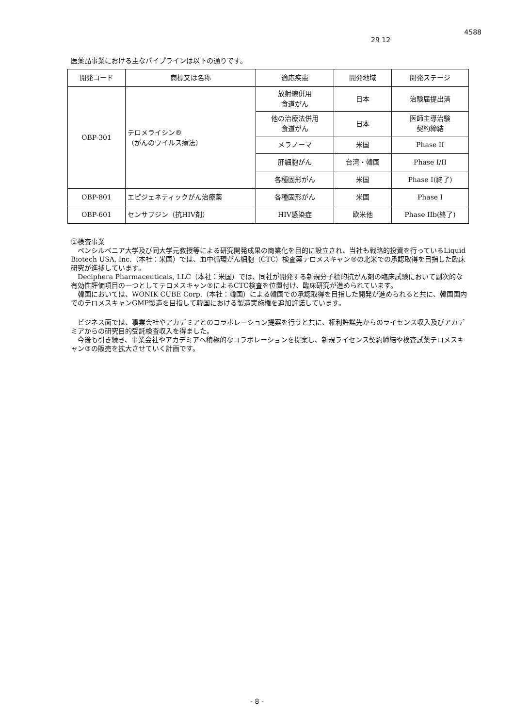4588
29 12
医薬品事業における主なパイプラインは以下の通りです。
| 開発コード | 商標又は名称 | 適応疾患 | 開発地域 | 開発ステージ |
| --- | --- | --- | --- | --- |
| OBP-301 | テロメライシン® （がんのウイルス療法） | 放射線併用 食道がん | 日本 | 治験届提出済 |
| | | 他の治療法併用 食道がん | 日本 | 医師主導治験 契約締結 |
| | | メラノーマ | 米国 | Phase II |
| | | 肝細胞がん | 台湾・韓国 | Phase I/II |
| | | 各種固形がん | 米国 | Phase I(終了) |
| OBP-801 | エピジェネティックがん治療薬 | 各種固形がん | 米国 | Phase I |
| OBP-601 | センサブジン（抗HIV剤） | HIV感染症 | 欧米他 | Phase IIb(終了) |
②検査事業
ペンシルベニア大学及び同大学元教授等による研究開発成果の商業化を目的に設立され、当社も戦略的投資を行っているLiquid Biotech USA, Inc.（本社：米国）では、血中循環がん細胞（CTC）検査薬テロメスキャン®の北米での承認取得を目指した臨床研究が進捗しています。
Deciphera Pharmaceuticals, LLC（本社：米国）では、同社が開発する新規分子標的抗がん剤の臨床試験において副次的な有効性評価項目の一つとしてテロメスキャン®によるCTC検査を位置付け、臨床研究が進められています。
韓国においては、WONIK CUBE Corp.（本社：韓国）による韓国での承認取得を目指した開発が進められると共に、韓国国内でのテロメスキャンGMP製造を目指して韓国における製造実施権を追加許諾しています。
ビジネス面では、事業会社やアカデミアとのコラボレーション提案を行うと共に、権利許諾先からのライセンス収入及びアカデミアからの研究目的受託検査収入を得ました。
今後も引き続き、事業会社やアカデミアへ積極的なコラボレーションを提案し、新規ライセンス契約締結や検査試薬テロメスキャン®の販売を拡大させていく計画です。
- 8 -